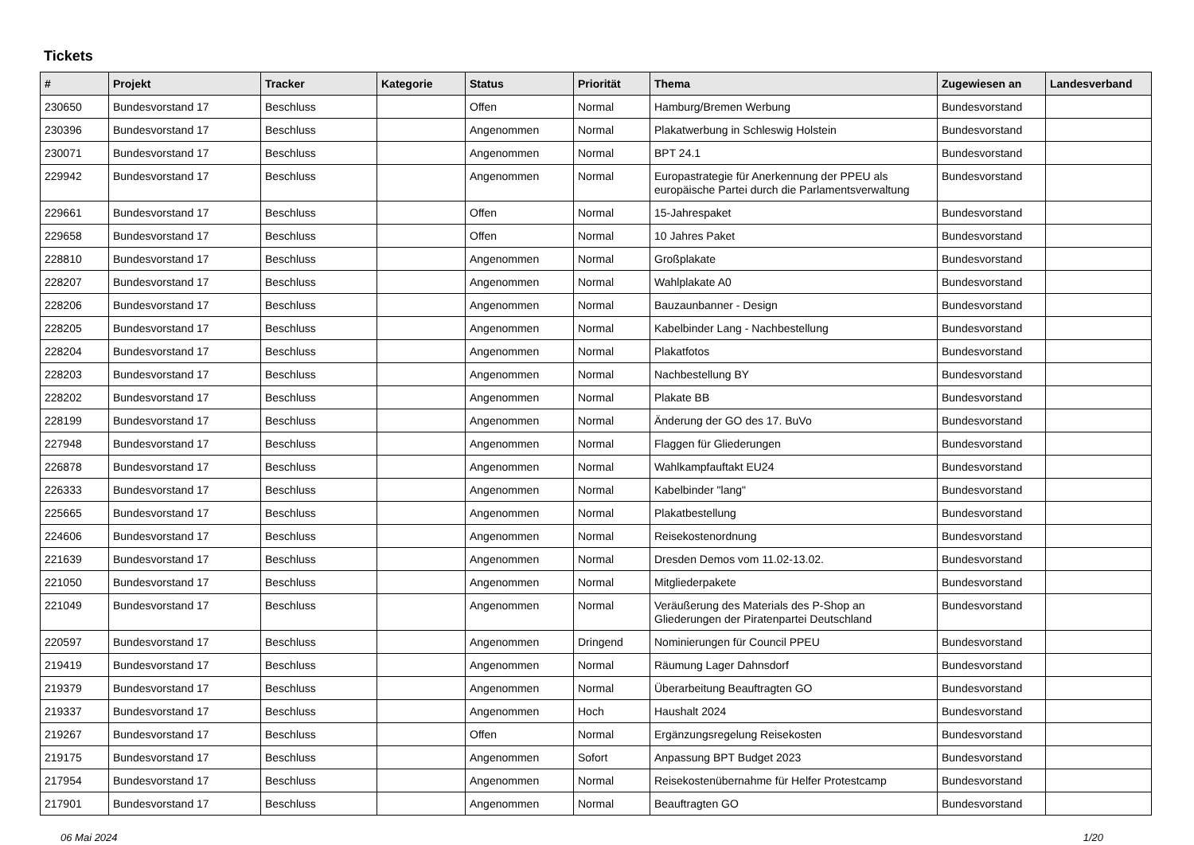Tickets
| # | Projekt | Tracker | Kategorie | Status | Priorität | Thema | Zugewiesen an | Landesverband |
| --- | --- | --- | --- | --- | --- | --- | --- | --- |
| 230650 | Bundesvorstand 17 | Beschluss | | Offen | Normal | Hamburg/Bremen Werbung | Bundesvorstand | |
| 230396 | Bundesvorstand 17 | Beschluss | | Angenommen | Normal | Plakatwerbung in Schleswig Holstein | Bundesvorstand | |
| 230071 | Bundesvorstand 17 | Beschluss | | Angenommen | Normal | BPT 24.1 | Bundesvorstand | |
| 229942 | Bundesvorstand 17 | Beschluss | | Angenommen | Normal | Europastrategie für Anerkennung der PPEU als europäische Partei durch die Parlamentsverwaltung | Bundesvorstand | |
| 229661 | Bundesvorstand 17 | Beschluss | | Offen | Normal | 15-Jahrespaket | Bundesvorstand | |
| 229658 | Bundesvorstand 17 | Beschluss | | Offen | Normal | 10 Jahres Paket | Bundesvorstand | |
| 228810 | Bundesvorstand 17 | Beschluss | | Angenommen | Normal | Großplakate | Bundesvorstand | |
| 228207 | Bundesvorstand 17 | Beschluss | | Angenommen | Normal | Wahlplakate A0 | Bundesvorstand | |
| 228206 | Bundesvorstand 17 | Beschluss | | Angenommen | Normal | Bauzaunbanner - Design | Bundesvorstand | |
| 228205 | Bundesvorstand 17 | Beschluss | | Angenommen | Normal | Kabelbinder Lang - Nachbestellung | Bundesvorstand | |
| 228204 | Bundesvorstand 17 | Beschluss | | Angenommen | Normal | Plakatfotos | Bundesvorstand | |
| 228203 | Bundesvorstand 17 | Beschluss | | Angenommen | Normal | Nachbestellung BY | Bundesvorstand | |
| 228202 | Bundesvorstand 17 | Beschluss | | Angenommen | Normal | Plakate BB | Bundesvorstand | |
| 228199 | Bundesvorstand 17 | Beschluss | | Angenommen | Normal | Änderung der GO des 17. BuVo | Bundesvorstand | |
| 227948 | Bundesvorstand 17 | Beschluss | | Angenommen | Normal | Flaggen für Gliederungen | Bundesvorstand | |
| 226878 | Bundesvorstand 17 | Beschluss | | Angenommen | Normal | Wahlkampfauftakt EU24 | Bundesvorstand | |
| 226333 | Bundesvorstand 17 | Beschluss | | Angenommen | Normal | Kabelbinder "lang" | Bundesvorstand | |
| 225665 | Bundesvorstand 17 | Beschluss | | Angenommen | Normal | Plakatbestellung | Bundesvorstand | |
| 224606 | Bundesvorstand 17 | Beschluss | | Angenommen | Normal | Reisekostenordnung | Bundesvorstand | |
| 221639 | Bundesvorstand 17 | Beschluss | | Angenommen | Normal | Dresden Demos vom 11.02-13.02. | Bundesvorstand | |
| 221050 | Bundesvorstand 17 | Beschluss | | Angenommen | Normal | Mitgliederpakete | Bundesvorstand | |
| 221049 | Bundesvorstand 17 | Beschluss | | Angenommen | Normal | Veräußerung des Materials des P-Shop an Gliederungen der Piratenpartei Deutschland | Bundesvorstand | |
| 220597 | Bundesvorstand 17 | Beschluss | | Angenommen | Dringend | Nominierungen für Council PPEU | Bundesvorstand | |
| 219419 | Bundesvorstand 17 | Beschluss | | Angenommen | Normal | Räumung Lager Dahnsdorf | Bundesvorstand | |
| 219379 | Bundesvorstand 17 | Beschluss | | Angenommen | Normal | Überarbeitung Beauftragten GO | Bundesvorstand | |
| 219337 | Bundesvorstand 17 | Beschluss | | Angenommen | Hoch | Haushalt 2024 | Bundesvorstand | |
| 219267 | Bundesvorstand 17 | Beschluss | | Offen | Normal | Ergänzungsregelung Reisekosten | Bundesvorstand | |
| 219175 | Bundesvorstand 17 | Beschluss | | Angenommen | Sofort | Anpassung BPT Budget 2023 | Bundesvorstand | |
| 217954 | Bundesvorstand 17 | Beschluss | | Angenommen | Normal | Reisekostenübernahme für Helfer Protestcamp | Bundesvorstand | |
| 217901 | Bundesvorstand 17 | Beschluss | | Angenommen | Normal | Beauftragten GO | Bundesvorstand | |
06 Mai 2024 1/20